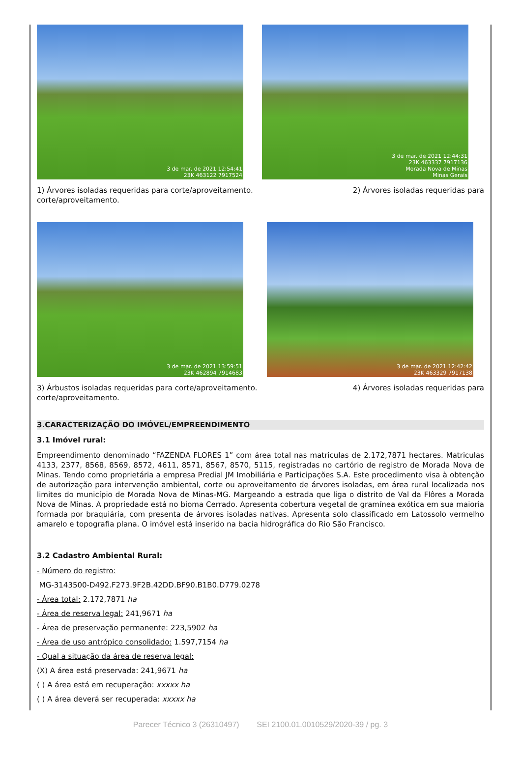3 de mar. de 2021 12:54:41
23K 463122 7917524
3 de mar. de 2021 12:44:31
23K 463337 7917136
Morada Nova de Minas
Minas Gerais
1) Árvores isoladas requeridas para corte/aproveitamento.
corte/aproveitamento. 2) Árvores isoladas requeridas para
3 de mar. de 2021 13:59:51
23K 462894 7914683
3 de mar. de 2021 12:42:42
23K 463329 7917138
3) Árbustos isoladas requeridas para corte/aproveitamento.
corte/aproveitamento. 4) Árvores isoladas requeridas para
3.CARACTERIZAÇÃO DO IMÓVEL/EMPREENDIMENTO
3.1 Imóvel rural:
Empreendimento denominado “FAZENDA FLORES 1” com área total nas matriculas de 2.172,7871 hectares. Matriculas 4133, 2377, 8568, 8569, 8572, 4611, 8571, 8567, 8570, 5115, registradas no cartório de registro de Morada Nova de Minas. Tendo como proprietária a empresa Predial JM Imobiliária e Participações S.A. Este procedimento visa à obtenção de autorização para intervenção ambiental, corte ou aproveitamento de árvores isoladas, em área rural localizada nos limites do município de Morada Nova de Minas-MG. Margeando a estrada que liga o distrito de Val da Flôres a Morada Nova de Minas. A propriedade está no bioma Cerrado. Apresenta cobertura vegetal de gramínea exótica em sua maioria formada por braquiária, com presenta de árvores isoladas nativas. Apresenta solo classificado em Latossolo vermelho amarelo e topografia plana. O imóvel está inserido na bacia hidrográfica do Rio São Francisco.
3.2 Cadastro Ambiental Rural:
- Número do registro:
MG-3143500-D492.F273.9F2B.42DD.BF90.B1B0.D779.0278
- Área total: 2.172,7871 ha
- Área de reserva legal: 241,9671 ha
- Área de preservação permanente: 223,5902 ha
- Área de uso antrópico consolidado: 1.597,7154 ha
- Qual a situação da área de reserva legal:
(X) A área está preservada: 241,9671 ha
( ) A área está em recuperação: xxxxx ha
( ) A área deverá ser recuperada: xxxxx ha
Parecer Técnico 3 (26310497) SEI 2100.01.0010529/2020-39 / pg. 3